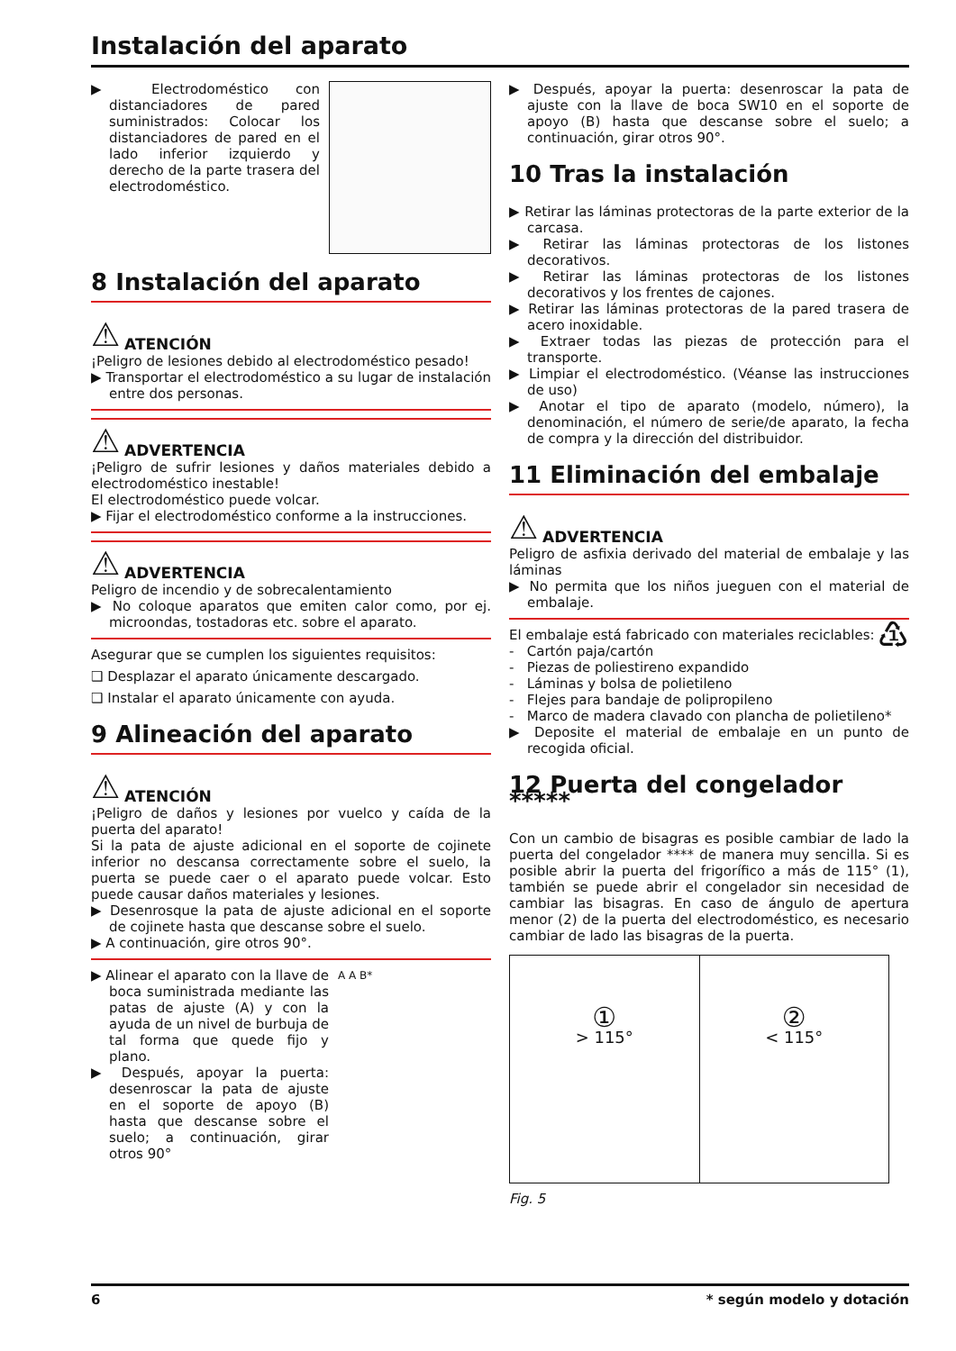Instalación del aparato
▶ Electrodoméstico con distanciadores de pared suministrados: Colocar los distanciadores de pared en el lado inferior izquierdo y derecho de la parte trasera del electrodoméstico.
8 Instalación del aparato
⚠ ATENCIÓN
¡Peligro de lesiones debido al electrodoméstico pesado!
▶ Transportar el electrodoméstico a su lugar de instalación entre dos personas.
⚠ ADVERTENCIA
¡Peligro de sufrir lesiones y daños materiales debido a electrodoméstico inestable!
El electrodoméstico puede volcar.
▶ Fijar el electrodoméstico conforme a la instrucciones.
⚠ ADVERTENCIA
Peligro de incendio y de sobrecalentamiento
▶ No coloque aparatos que emiten calor como, por ej. microondas, tostadoras etc. sobre el aparato.
Asegurar que se cumplen los siguientes requisitos:
❑ Desplazar el aparato únicamente descargado.
❑ Instalar el aparato únicamente con ayuda.
9 Alineación del aparato
⚠ ATENCIÓN
¡Peligro de daños y lesiones por vuelco y caída de la puerta del aparato!
Si la pata de ajuste adicional en el soporte de cojinete inferior no descansa correctamente sobre el suelo, la puerta se puede caer o el aparato puede volcar. Esto puede causar daños materiales y lesiones.
▶ Desenrosque la pata de ajuste adicional en el soporte de cojinete hasta que descanse sobre el suelo.
▶ A continuación, gire otros 90°.
▶ Alinear el aparato con la llave de boca suministrada mediante las patas de ajuste (A) y con la ayuda de un nivel de burbuja de tal forma que quede fijo y plano.
▶ Después, apoyar la puerta: desenroscar la pata de ajuste en el soporte de apoyo (B) hasta que descanse sobre el suelo; a continuación, girar otros 90°
A A B*
▶ Después, apoyar la puerta: desenroscar la pata de ajuste con la llave de boca SW10 en el soporte de apoyo (B) hasta que descanse sobre el suelo; a continuación, girar otros 90°.
10 Tras la instalación
▶ Retirar las láminas protectoras de la parte exterior de la carcasa.
▶ Retirar las láminas protectoras de los listones decorativos.
▶ Retirar las láminas protectoras de los listones decorativos y los frentes de cajones.
▶ Retirar las láminas protectoras de la pared trasera de acero inoxidable.
▶ Extraer todas las piezas de protección para el transporte.
▶ Limpiar el electrodoméstico. (Véanse las instrucciones de uso)
▶ Anotar el tipo de aparato (modelo, número), la denominación, el número de serie/de aparato, la fecha de compra y la dirección del distribuidor.
11 Eliminación del embalaje
⚠ ADVERTENCIA
Peligro de asfixia derivado del material de embalaje y las láminas
▶ No permita que los niños jueguen con el material de embalaje.
El embalaje está fabricado con materiales reciclables:
♳
- Cartón paja/cartón
- Piezas de poliestireno expandido
- Láminas y bolsa de polietileno
- Flejes para bandaje de polipropileno
- Marco de madera clavado con plancha de polietileno*
▶ Deposite el material de embalaje en un punto de recogida oficial.
12 Puerta del congelador *****
Con un cambio de bisagras es posible cambiar de lado la puerta del congelador **** de manera muy sencilla. Si es posible abrir la puerta del frigorífico a más de 115° (1), también se puede abrir el congelador sin necesidad de cambiar las bisagras. En caso de ángulo de apertura menor (2) de la puerta del electrodoméstico, es necesario cambiar de lado las bisagras de la puerta.
①
> 115°
②
< 115°
Fig. 5
6 * según modelo y dotación